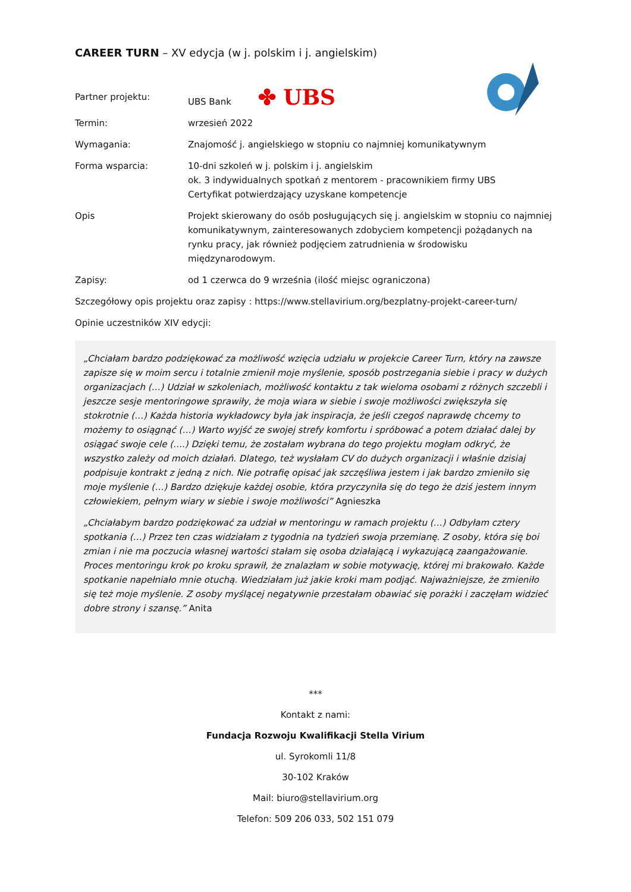CAREER TURN – XV edycja (w j. polskim i j. angielskim)
Partner projektu: UBS Bank ✤ UBS
Termin: wrzesień 2022
Wymagania: Znajomość j. angielskiego w stopniu co najmniej komunikatywnym
Forma wsparcia: 10-dni szkoleń w j. polskim i j. angielskim
ok. 3 indywidualnych spotkań z mentorem - pracownikiem firmy UBS
Certyfikat potwierdzający uzyskane kompetencje
Opis Projekt skierowany do osób posługujących się j. angielskim w stopniu co najmniej komunikatywnym, zainteresowanych zdobyciem kompetencji pożądanych na rynku pracy, jak również podjęciem zatrudnienia w środowisku międzynarodowym.
Zapisy: od 1 czerwca do 9 września (ilość miejsc ograniczona)
Szczegółowy opis projektu oraz zapisy : https://www.stellavirium.org/bezplatny-projekt-career-turn/
Opinie uczestników XIV edycji:
„Chciałam bardzo podziękować za możliwość wzięcia udziału w projekcie Career Turn, który na zawsze zapisze się w moim sercu i totalnie zmienił moje myślenie, sposób postrzegania siebie i pracy w dużych organizacjach (…) Udział w szkoleniach, możliwość kontaktu z tak wieloma osobami z różnych szczebli i jeszcze sesje mentoringowe sprawiły, że moja wiara w siebie i swoje możliwości zwiększyła się stokrotnie (…) Każda historia wykładowcy była jak inspiracja, że jeśli czegoś naprawdę chcemy to możemy to osiągnąć (…) Warto wyjść ze swojej strefy komfortu i spróbować a potem działać dalej by osiągać swoje cele (….) Dzięki temu, że zostałam wybrana do tego projektu mogłam odkryć, że wszystko zależy od moich działań. Dlatego, też wysłałam CV do dużych organizacji i właśnie dzisiaj podpisuje kontrakt z jedną z nich. Nie potrafię opisać jak szczęśliwa jestem i jak bardzo zmieniło się moje myślenie (…) Bardzo dziękuje każdej osobie, która przyczyniła się do tego że dziś jestem innym człowiekiem, pełnym wiary w siebie i swoje możliwości” Agnieszka
„Chciałabym bardzo podziękować za udział w mentoringu w ramach projektu (…) Odbyłam cztery spotkania (…) Przez ten czas widziałam z tygodnia na tydzień swoja przemianę. Z osoby, która się boi zmian i nie ma poczucia własnej wartości stałam się osoba działającą i wykazującą zaangażowanie. Proces mentoringu krok po kroku sprawił, że znalazłam w sobie motywację, której mi brakowało. Każde spotkanie napełniało mnie otuchą. Wiedziałam już jakie kroki mam podjąć. Najważniejsze, że zmieniło się też moje myślenie. Z osoby myślącej negatywnie przestałam obawiać się porażki i zaczęłam widzieć dobre strony i szansę.” Anita
***
Kontakt z nami:
Fundacja Rozwoju Kwalifikacji Stella Virium
ul. Syrokomli 11/8
30-102 Kraków
Mail: biuro@stellavirium.org
Telefon: 509 206 033, 502 151 079